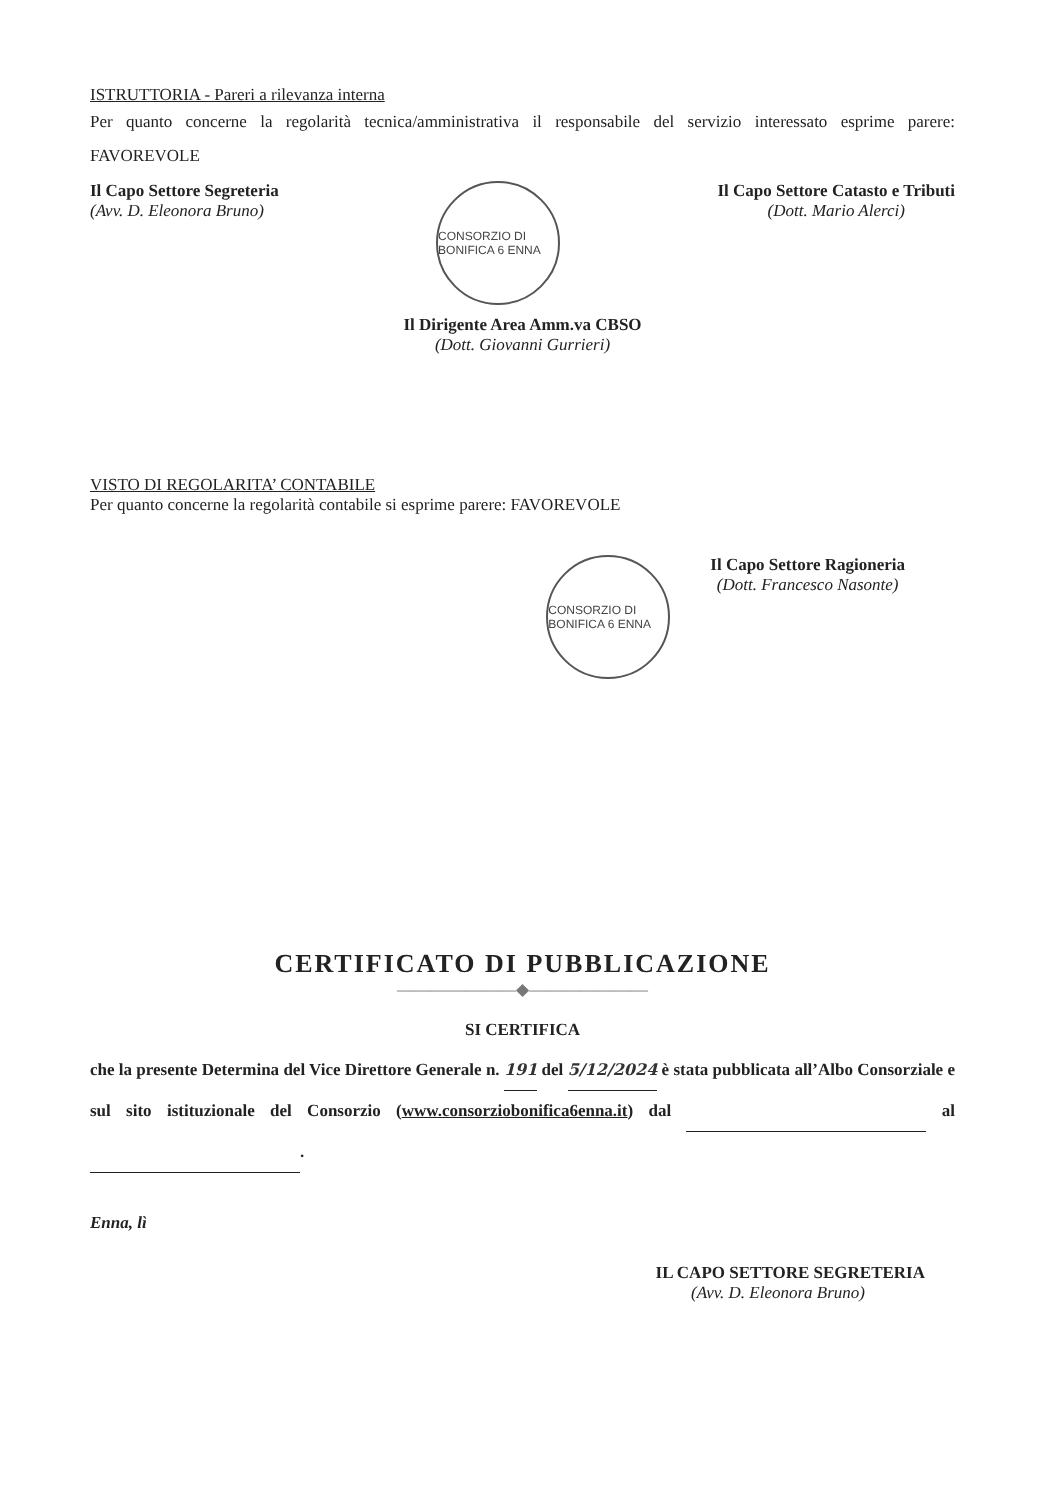ISTRUTTORIA - Pareri a rilevanza interna
Per quanto concerne la regolarità tecnica/amministrativa il responsabile del servizio interessato esprime parere: FAVOREVOLE
Il Capo Settore Segreteria
(Avv. D. Eleonora Bruno)
CONSORZIO DI BONIFICA 6 ENNA
Il Capo Settore Catasto e Tributi
(Dott. Mario Alerci)
Il Dirigente Area Amm.va CBSO
(Dott. Giovanni Gurrieri)
VISTO DI REGOLARITA’ CONTABILE
Per quanto concerne la regolarità contabile si esprime parere: FAVOREVOLE
CONSORZIO DI BONIFICA 6 ENNA
Il Capo Settore Ragioneria
(Dott. Francesco Nasonte)
CERTIFICATO DI PUBBLICAZIONE
———————◆———————
SI CERTIFICA
che la presente Determina del Vice Direttore Generale n. 191 del 5/12/2024 è stata pubblicata all’Albo Consorziale e sul sito istituzionale del Consorzio (www.consorziobonifica6enna.it) dal al .
Enna, lì
IL CAPO SETTORE SEGRETERIA
(Avv. D. Eleonora Bruno)